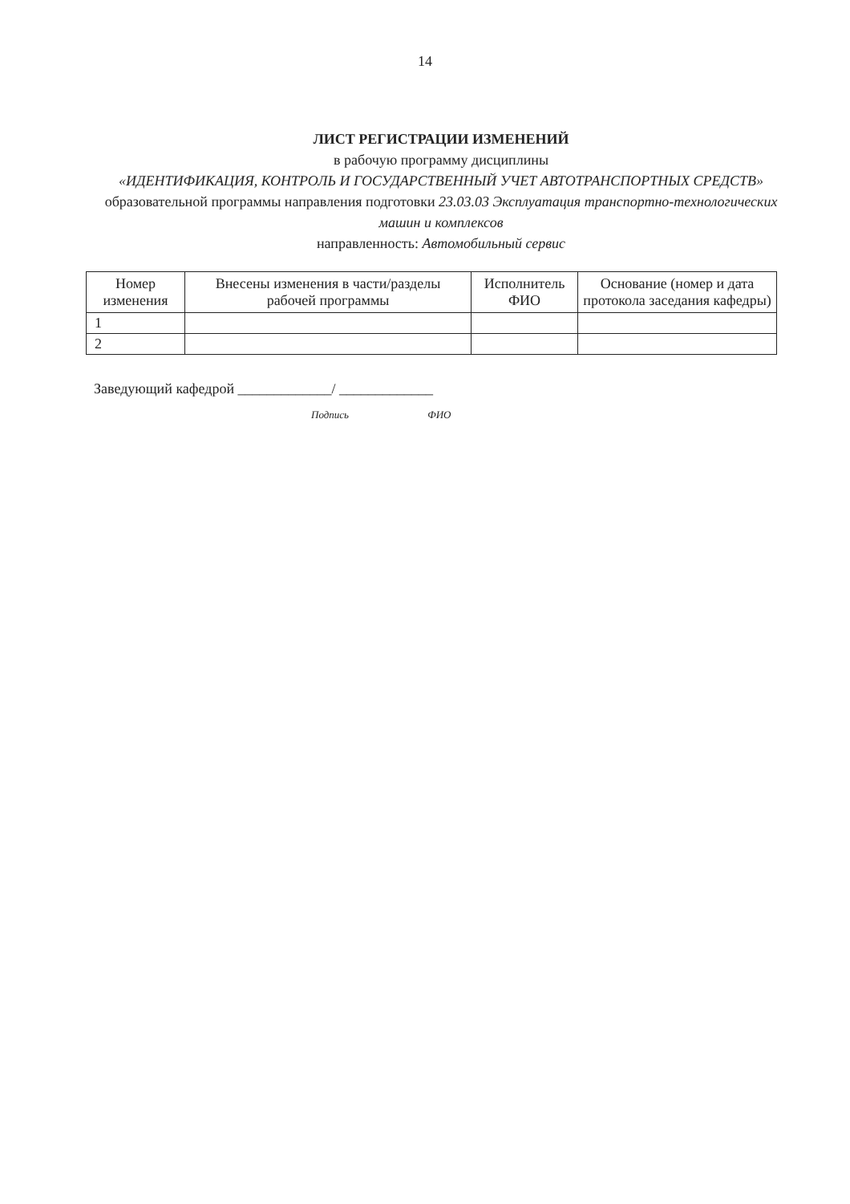14
ЛИСТ РЕГИСТРАЦИИ ИЗМЕНЕНИЙ
в рабочую программу дисциплины
«ИДЕНТИФИКАЦИЯ, КОНТРОЛЬ И ГОСУДАРСТВЕННЫЙ УЧЕТ АВТОТРАНСПОРТНЫХ СРЕДСТВ»
образовательной программы направления подготовки 23.03.03 Эксплуатация транспортно-технологических машин и комплексов
направленность: Автомобильный сервис
| Номер изменения | Внесены изменения в части/разделы рабочей программы | Исполнитель ФИО | Основание (номер и дата протокола заседания кафедры) |
| --- | --- | --- | --- |
| 1 | | | |
| 2 | | | |
Заведующий кафедрой _____________/ _____________
Подпись ФИО